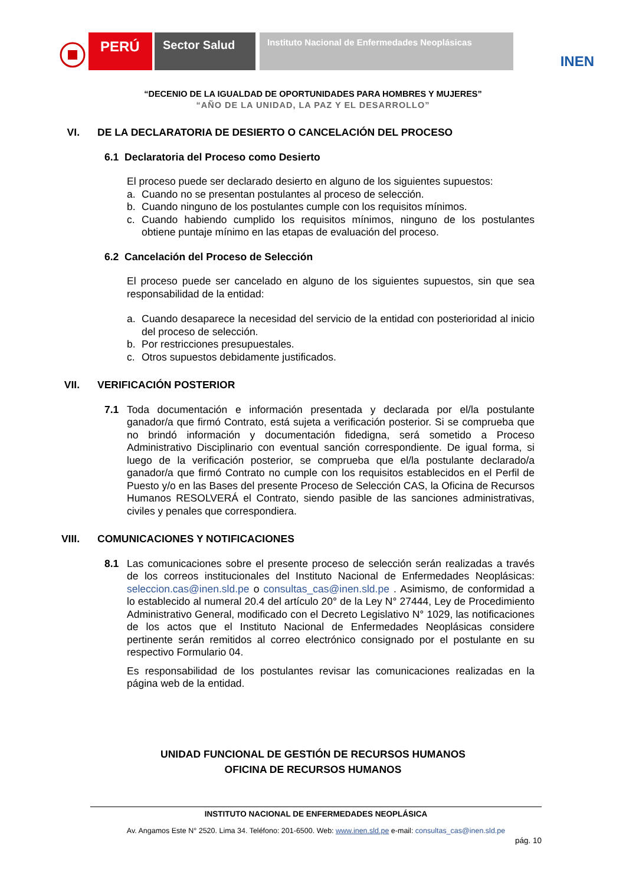PERÚ
Sector Salud
Instituto Nacional de Enfermedades Neoplásicas
INEN
“DECENIO DE LA IGUALDAD DE OPORTUNIDADES PARA HOMBRES Y MUJERES”
“AÑO DE LA UNIDAD, LA PAZ Y EL DESARROLLO”
VI. DE LA DECLARATORIA DE DESIERTO O CANCELACIÓN DEL PROCESO
6.1 Declaratoria del Proceso como Desierto
El proceso puede ser declarado desierto en alguno de los siguientes supuestos:
a. Cuando no se presentan postulantes al proceso de selección.
b. Cuando ninguno de los postulantes cumple con los requisitos mínimos.
c. Cuando habiendo cumplido los requisitos mínimos, ninguno de los postulantes obtiene puntaje mínimo en las etapas de evaluación del proceso.
6.2 Cancelación del Proceso de Selección
El proceso puede ser cancelado en alguno de los siguientes supuestos, sin que sea responsabilidad de la entidad:
a. Cuando desaparece la necesidad del servicio de la entidad con posterioridad al inicio del proceso de selección.
b. Por restricciones presupuestales.
c. Otros supuestos debidamente justificados.
VII. VERIFICACIÓN POSTERIOR
7.1 Toda documentación e información presentada y declarada por el/la postulante ganador/a que firmó Contrato, está sujeta a verificación posterior. Si se comprueba que no brindó información y documentación fidedigna, será sometido a Proceso Administrativo Disciplinario con eventual sanción correspondiente. De igual forma, si luego de la verificación posterior, se comprueba que el/la postulante declarado/a ganador/a que firmó Contrato no cumple con los requisitos establecidos en el Perfil de Puesto y/o en las Bases del presente Proceso de Selección CAS, la Oficina de Recursos Humanos RESOLVERÁ el Contrato, siendo pasible de las sanciones administrativas, civiles y penales que correspondiera.
VIII. COMUNICACIONES Y NOTIFICACIONES
8.1 Las comunicaciones sobre el presente proceso de selección serán realizadas a través de los correos institucionales del Instituto Nacional de Enfermedades Neoplásicas: seleccion.cas@inen.sld.pe o consultas_cas@inen.sld.pe . Asimismo, de conformidad a lo establecido al numeral 20.4 del artículo 20° de la Ley N° 27444, Ley de Procedimiento Administrativo General, modificado con el Decreto Legislativo N° 1029, las notificaciones de los actos que el Instituto Nacional de Enfermedades Neoplásicas considere pertinente serán remitidos al correo electrónico consignado por el postulante en su respectivo Formulario 04.
Es responsabilidad de los postulantes revisar las comunicaciones realizadas en la página web de la entidad.
UNIDAD FUNCIONAL DE GESTIÓN DE RECURSOS HUMANOS
OFICINA DE RECURSOS HUMANOS
INSTITUTO NACIONAL DE ENFERMEDADES NEOPLÁSICA
Av. Angamos Este N° 2520. Lima 34. Teléfono: 201-6500. Web: www.inen.sld.pe e-mail: consultas_cas@inen.sld.pe
pág. 10